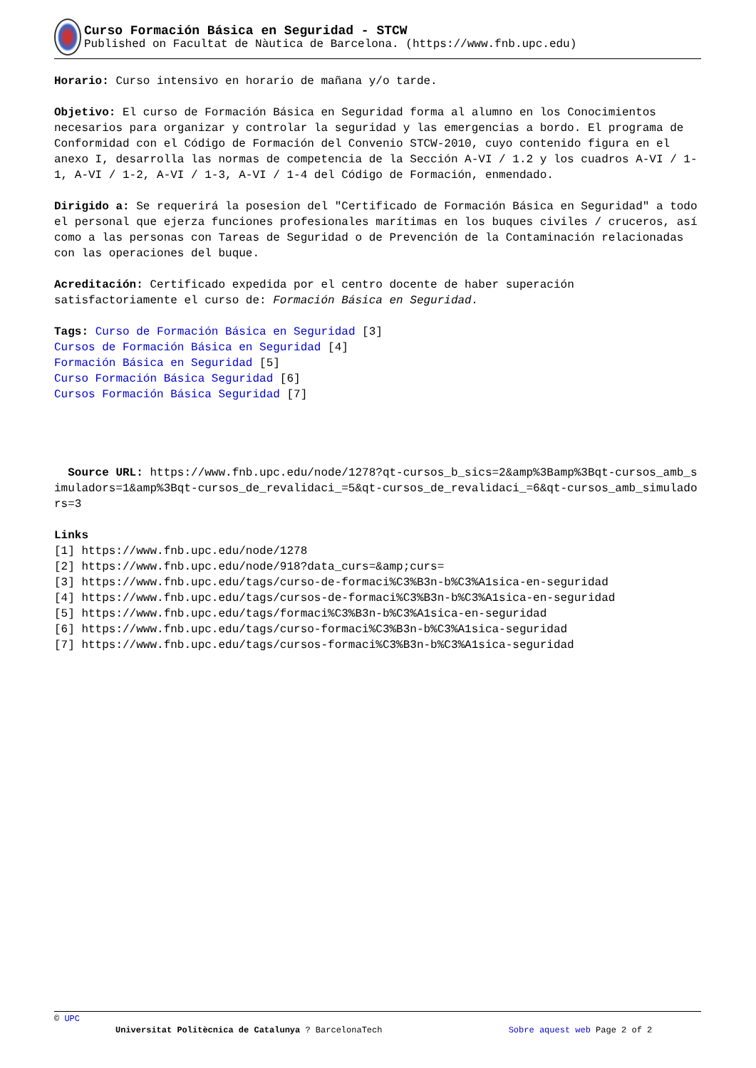Curso Formación Básica en Seguridad - STCW
Published on Facultat de Nàutica de Barcelona. (https://www.fnb.upc.edu)
Horario: Curso intensivo en horario de mañana y/o tarde.
Objetivo: El curso de Formación Básica en Seguridad forma al alumno en los Conocimientos necesarios para organizar y controlar la seguridad y las emergencias a bordo. El programa de Conformidad con el Código de Formación del Convenio STCW-2010, cuyo contenido figura en el anexo I, desarrolla las normas de competencia de la Sección A-VI / 1.2 y los cuadros A-VI / 1-1, A-VI / 1-2, A-VI / 1-3, A-VI / 1-4 del Código de Formación, enmendado.
Dirigido a: Se requerirá la posesion del "Certificado de Formación Básica en Seguridad" a todo el personal que ejerza funciones profesionales marítimas en los buques civiles / cruceros, así como a las personas con Tareas de Seguridad o de Prevención de la Contaminación relacionadas con las operaciones del buque.
Acreditación: Certificado expedida por el centro docente de haber superación satisfactoriamente el curso de: Formación Básica en Seguridad.
Tags: Curso de Formación Básica en Seguridad [3]
Cursos de Formación Básica en Seguridad [4]
Formación Básica en Seguridad [5]
Curso Formación Básica Seguridad [6]
Cursos Formación Básica Seguridad [7]
Source URL: https://www.fnb.upc.edu/node/1278?qt-cursos_b_sics=2&amp%3Bamp%3Bqt-cursos_amb_simuladors=1&amp%3Bqt-cursos_de_revalidaci_=5&qt-cursos_de_revalidaci_=6&qt-cursos_amb_simuladors=3
Links
[1] https://www.fnb.upc.edu/node/1278
[2] https://www.fnb.upc.edu/node/918?data_curs=&amp;curs=
[3] https://www.fnb.upc.edu/tags/curso-de-formaci%C3%B3n-b%C3%A1sica-en-seguridad
[4] https://www.fnb.upc.edu/tags/cursos-de-formaci%C3%B3n-b%C3%A1sica-en-seguridad
[5] https://www.fnb.upc.edu/tags/formaci%C3%B3n-b%C3%A1sica-en-seguridad
[6] https://www.fnb.upc.edu/tags/curso-formaci%C3%B3n-b%C3%A1sica-seguridad
[7] https://www.fnb.upc.edu/tags/cursos-formaci%C3%B3n-b%C3%A1sica-seguridad
© UPC
Universitat Politècnica de Catalunya ? BarcelonaTech Sobre aquest web Page 2 of 2